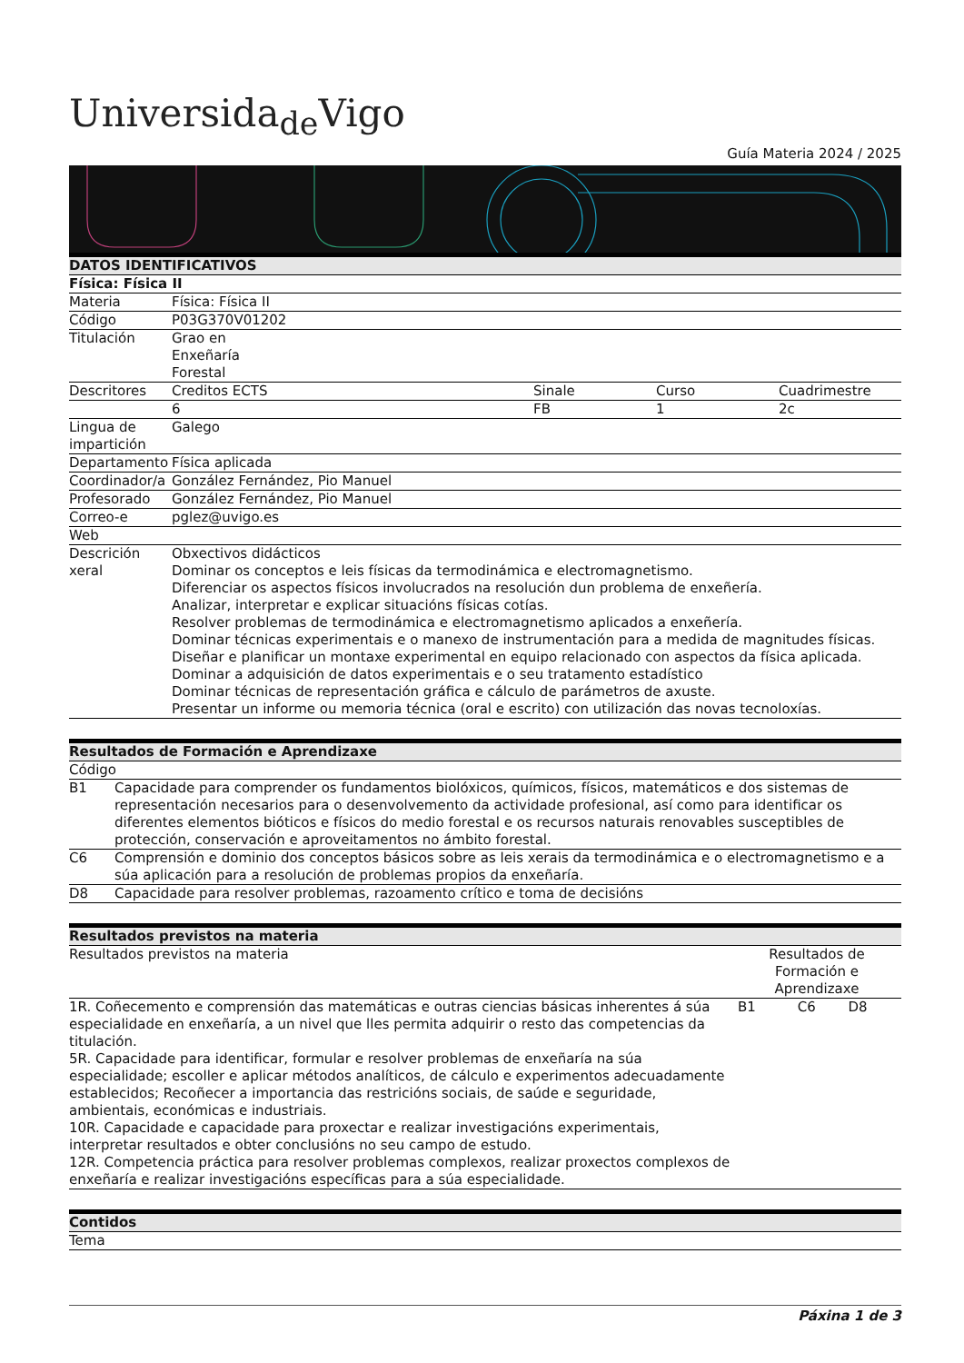Universida<sub>de</sub>Vigo
Guía Materia 2024 / 2025
| DATOS IDENTIFICATIVOS | | | | |
| --- | --- | --- | --- | --- |
| Física: Física II | | | | |
| Materia | Física: Física II | | | |
| Código | P03G370V01202 | | | |
| Titulación | Grao en Enxeñaría Forestal | | | |
| Descritores | Creditos ECTS | Sinale | Curso | Cuadrimestre |
| | 6 | FB | 1 | 2c |
| Lingua de impartición | Galego | | | |
| Departamento | Física aplicada | | | |
| Coordinador/a | González Fernández, Pio Manuel | | | |
| Profesorado | González Fernández, Pio Manuel | | | |
| Correo-e | pglez@uvigo.es | | | |
| Web | | | | |
| Descrición xeral | Obxectivos didácticos Dominar os conceptos e leis físicas da termodinámica e electromagnetismo. Diferenciar os aspectos físicos involucrados na resolución dun problema de enxeñería. Analizar, interpretar e explicar situacións físicas cotías. Resolver problemas de termodinámica e electromagnetismo aplicados a enxeñería. Dominar técnicas experimentais e o manexo de instrumentación para a medida de magnitudes físicas. Diseñar e planificar un montaxe experimental en equipo relacionado con aspectos da física aplicada. Dominar a adquisición de datos experimentais e o seu tratamento estadístico Dominar técnicas de representación gráfica e cálculo de parámetros de axuste. Presentar un informe ou memoria técnica (oral e escrito) con utilización das novas tecnoloxías. | | | |
| Resultados de Formación e Aprendizaxe | |
| --- | --- |
| Código | |
| B1 | Capacidade para comprender os fundamentos biolóxicos, químicos, físicos, matemáticos e dos sistemas de representación necesarios para o desenvolvemento da actividade profesional, así como para identificar os diferentes elementos bióticos e físicos do medio forestal e os recursos naturais renovables susceptibles de protección, conservación e aproveitamentos no ámbito forestal. |
| C6 | Comprensión e dominio dos conceptos básicos sobre as leis xerais da termodinámica e o electromagnetismo e a súa aplicación para a resolución de problemas propios da enxeñaría. |
| D8 | Capacidade para resolver problemas, razoamento crítico e toma de decisións |
| Resultados previstos na materia | | | |
| --- | --- | --- | --- |
| Resultados previstos na materia | Resultados de Formación e Aprendizaxe | | |
| 1R. Coñecemento e comprensión das matemáticas e outras ciencias básicas inherentes á súa especialidade en enxeñaría, a un nivel que lles permita adquirir o resto das competencias da titulación. 5R. Capacidade para identificar, formular e resolver problemas de enxeñaría na súa especialidade; escoller e aplicar métodos analíticos, de cálculo e experimentos adecuadamente establecidos; Recoñecer a importancia das restricións sociais, de saúde e seguridade, ambientais, económicas e industriais. 10R. Capacidade e capacidade para proxectar e realizar investigacións experimentais, interpretar resultados e obter conclusións no seu campo de estudo. 12R. Competencia práctica para resolver problemas complexos, realizar proxectos complexos de enxeñaría e realizar investigacións específicas para a súa especialidade. | B1 | C6 | D8 |
| Contidos |
| --- |
| Tema |
Páxina 1 de 3